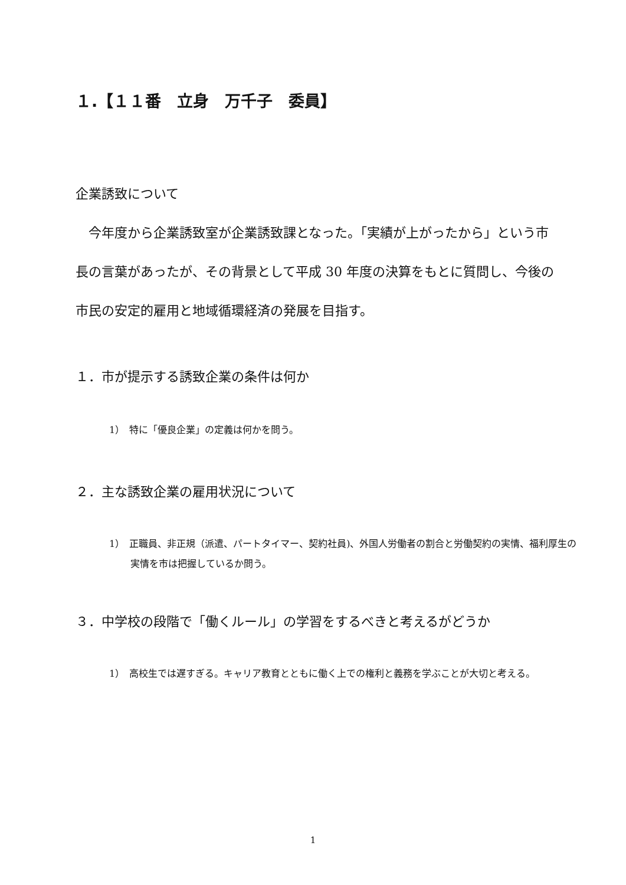１.【１１番　立身　万千子　委員】
企業誘致について
　今年度から企業誘致室が企業誘致課となった。「実績が上がったから」という市長の言葉があったが、その背景として平成 30 年度の決算をもとに質問し、今後の市民の安定的雇用と地域循環経済の発展を目指す。
１．市が提示する誘致企業の条件は何か
1）　特に「優良企業」の定義は何かを問う。
２．主な誘致企業の雇用状況について
1）　正職員、非正規（派遣、パートタイマー、契約社員)、外国人労働者の割合と労働契約の実情、福利厚生の実情を市は把握しているか問う。
３．中学校の段階で「働くルール」の学習をするべきと考えるがどうか
1）　高校生では遅すぎる。キャリア教育とともに働く上での権利と義務を学ぶことが大切と考える。
1